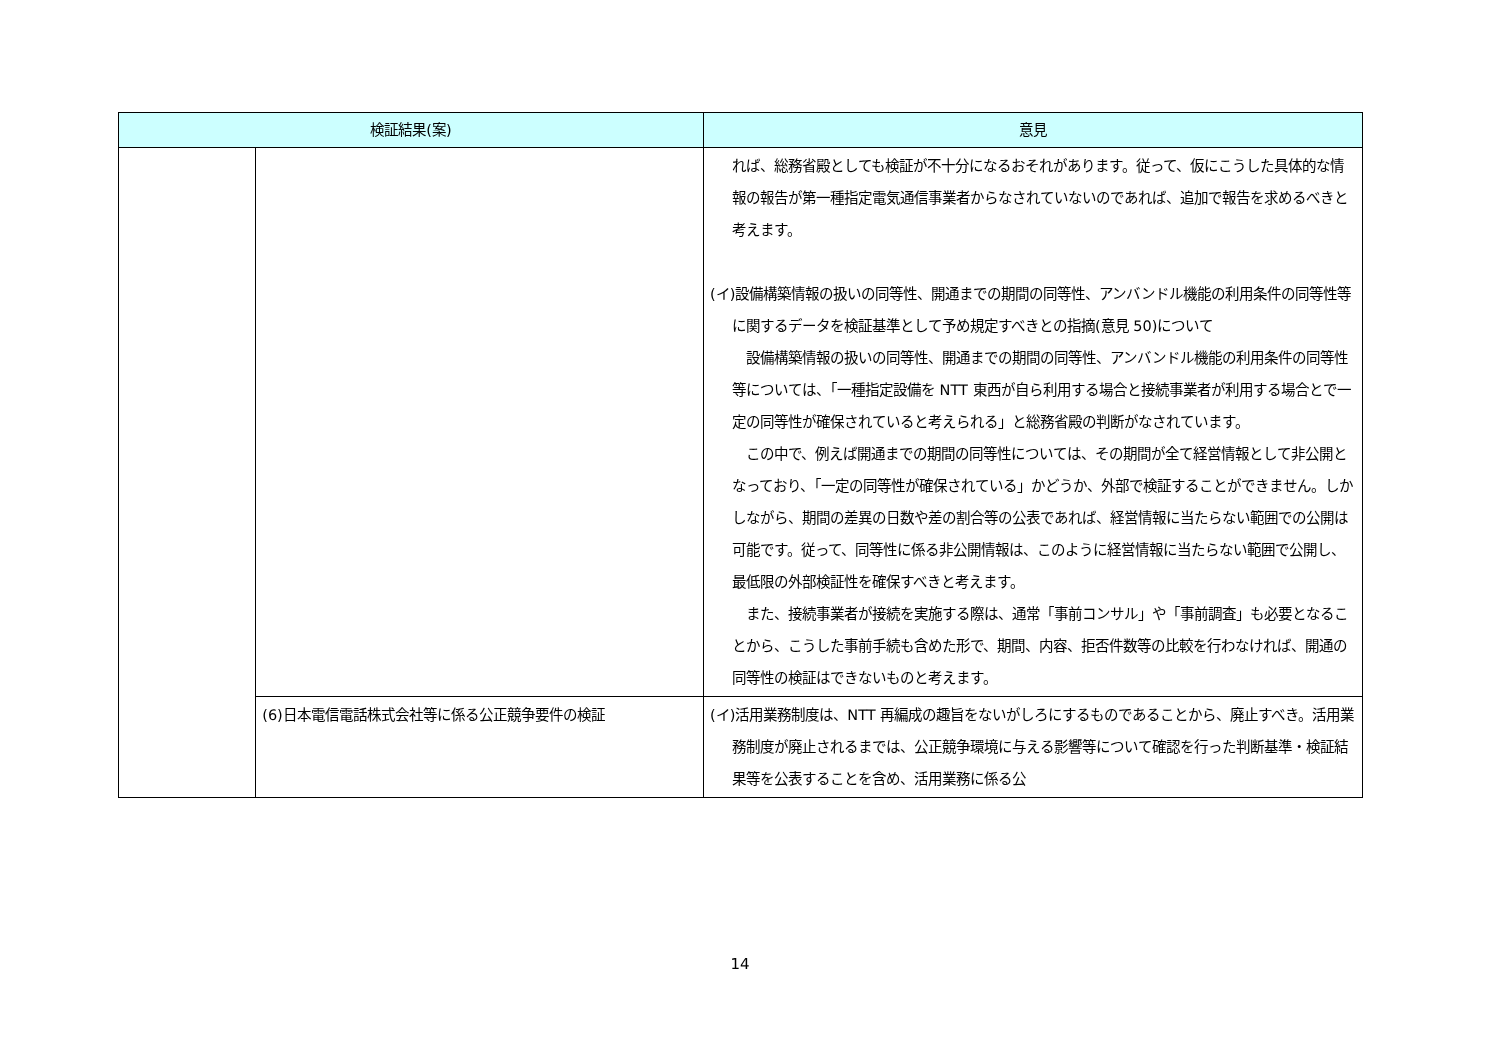| 検証結果(案) | | 意見 |
| --- | --- | --- |
| | | れば、総務省殿としても検証が不十分になるおそれがあります。従って、仮にこうした具体的な情報の報告が第一種指定電気通信事業者からなされていないのであれば、追加で報告を求めるべきと考えます。 (イ)設備構築情報の扱いの同等性、開通までの期間の同等性、アンバンドル機能の利用条件の同等性等に関するデータを検証基準として予め規定すべきとの指摘(意見 50)について 設備構築情報の扱いの同等性、開通までの期間の同等性、アンバンドル機能の利用条件の同等性等については、「一種指定設備を NTT 東西が自ら利用する場合と接続事業者が利用する場合とで一定の同等性が確保されていると考えられる」と総務省殿の判断がなされています。 この中で、例えば開通までの期間の同等性については、その期間が全て経営情報として非公開となっており、「一定の同等性が確保されている」かどうか、外部で検証することができません。しかしながら、期間の差異の日数や差の割合等の公表であれば、経営情報に当たらない範囲での公開は可能です。従って、同等性に係る非公開情報は、このように経営情報に当たらない範囲で公開し、最低限の外部検証性を確保すべきと考えます。 また、接続事業者が接続を実施する際は、通常「事前コンサル」や「事前調査」も必要となることから、こうした事前手続も含めた形で、期間、内容、拒否件数等の比較を行わなければ、開通の同等性の検証はできないものと考えます。 |
| | (6)日本電信電話株式会社等に係る公正競争要件の検証 | (イ)活用業務制度は、NTT 再編成の趣旨をないがしろにするものであることから、廃止すべき。活用業務制度が廃止されるまでは、公正競争環境に与える影響等について確認を行った判断基準・検証結果等を公表することを含め、活用業務に係る公 |
14